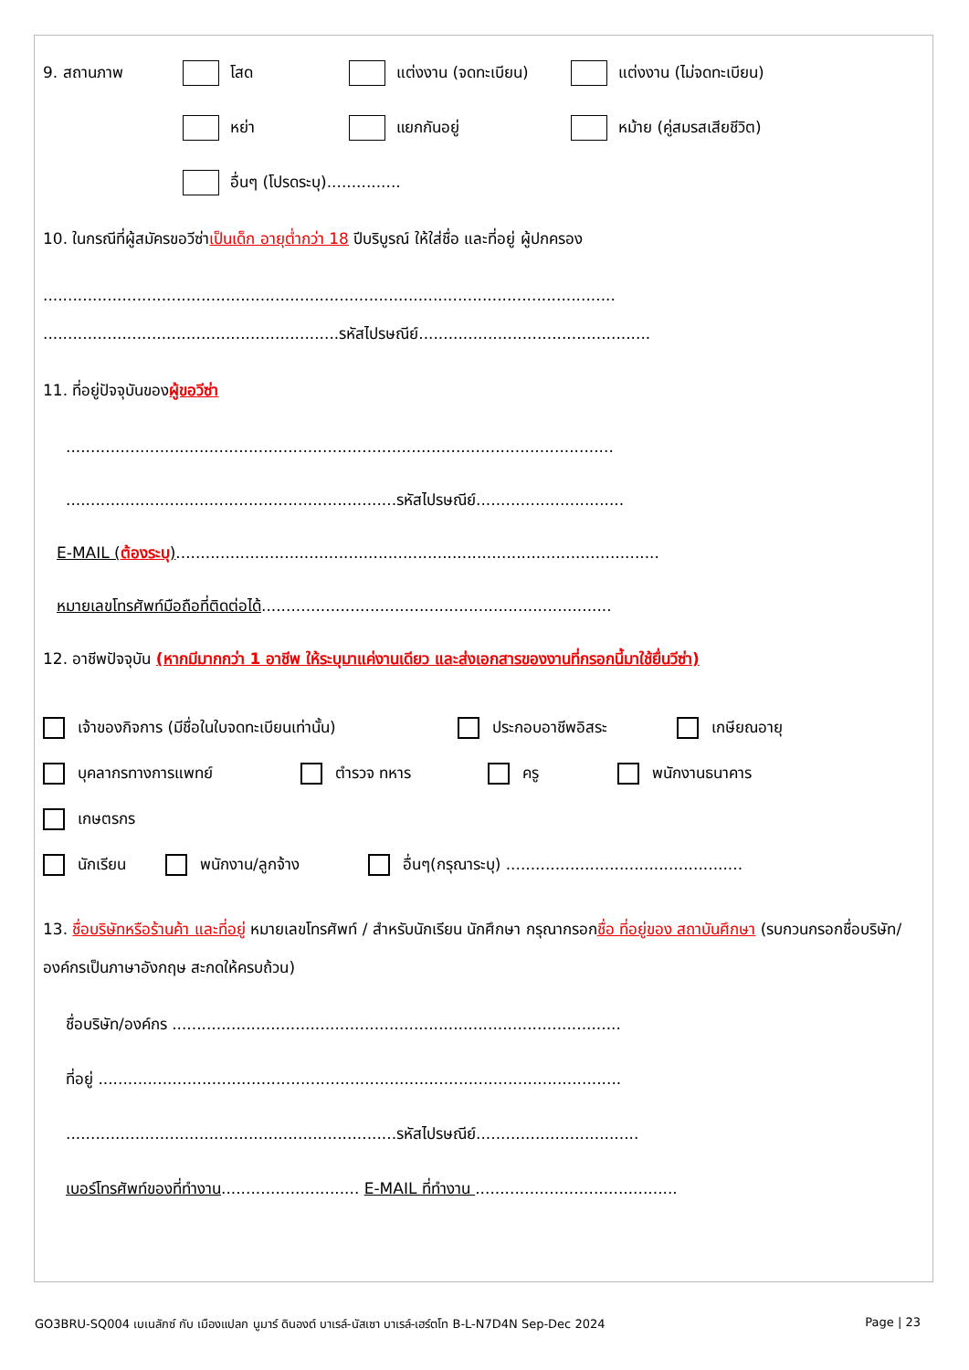9. สถานภาพ โสด แต่งงาน (จดทะเบียน) แต่งงาน (ไม่จดทะเบียน)
หย่า แยกกันอยู่ หม้าย (คู่สมรสเสียชีวิต)
อื่นๆ (โปรดระบุ)...............
10. ในกรณีที่ผู้สมัครขอวีซ่าเป็นเด็ก อายุต่ำกว่า 18 ปีบริบูรณ์ ให้ใส่ชื่อ และที่อยู่ ผู้ปกครอง
....................................................................................................................
............................................................รหัสไปรษณีย์...............................................
11. ที่อยู่ปัจจุบันของผู้ขอวีซ่า
...............................................................................................................
...................................................................รหัสไปรษณีย์..............................
E-MAIL (ต้องระบุ)..................................................................................................
หมายเลขโทรศัพท์มือถือที่ติดต่อได้.......................................................................
12. อาชีพปัจจุบัน (หากมีมากกว่า 1 อาชีพ ให้ระบุมาแค่งานเดียว และส่งเอกสารของงานที่กรอกนี้มาใช้ยื่นวีซ่า)
เจ้าของกิจการ (มีชื่อในใบจดทะเบียนเท่านั้น) ประกอบอาชีพอิสระ เกษียณอายุ
บุคลากรทางการแพทย์ ตำรวจ ทหาร ครู พนักงานธนาคาร
เกษตรกร
นักเรียน พนักงาน/ลูกจ้าง อื่นๆ(กรุณาระบุ) ................................................
13. ชื่อบริษัทหรือร้านค้า และที่อยู่ หมายเลขโทรศัพท์ / สำหรับนักเรียน นักศึกษา กรุณากรอกชื่อ ที่อยู่ของ สถาบันศึกษา (รบกวนกรอกชื่อบริษัท/องค์กรเป็นภาษาอังกฤษ สะกดให้ครบถ้วน)
ชื่อบริษัท/องค์กร ...........................................................................................
ที่อยู่ ..........................................................................................................
...................................................................รหัสไปรษณีย์.................................
เบอร์โทรศัพท์ของที่ทำงาน............................ E-MAIL ที่ทำงาน .........................................
GO3BRU-SQ004 เบเนลักซ์ กับ เมืองแปลก นูมาร์ ดินองต์ บาเรล์-นัสเซา บาเรล์-เฮร์ตโท B-L-N7D4N Sep-Dec 2024 Page | 23